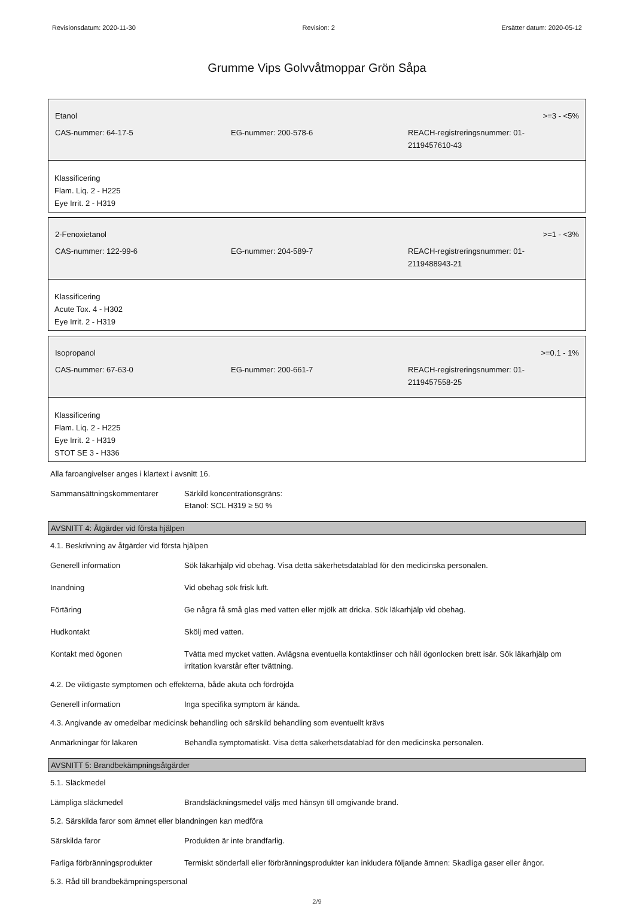Revisionsdatum: 2020-11-30 Revision: 2 Ersätter datum: 2020-05-12
Grumme Vips Golvvåtmoppar Grön Såpa
| Etanol | | >=3 - <5% |
| CAS-nummer: 64-17-5 | EG-nummer: 200-578-6 | REACH-registreringsnummer: 01- 2119457610-43 |
Klassificering
Flam. Liq. 2 - H225
Eye Irrit. 2 - H319
| 2-Fenoxietanol | | >=1 - <3% |
| CAS-nummer: 122-99-6 | EG-nummer: 204-589-7 | REACH-registreringsnummer: 01- 2119488943-21 |
Klassificering
Acute Tox. 4 - H302
Eye Irrit. 2 - H319
| Isopropanol | | >=0.1 - 1% |
| CAS-nummer: 67-63-0 | EG-nummer: 200-661-7 | REACH-registreringsnummer: 01- 2119457558-25 |
Klassificering
Flam. Liq. 2 - H225
Eye Irrit. 2 - H319
STOT SE 3 - H336
Alla faroangivelser anges i klartext i avsnitt 16.
Sammansättningskommentarer Särkild koncentrationsgräns:
Etanol: SCL H319 ≥ 50 %
AVSNITT 4: Åtgärder vid första hjälpen
4.1. Beskrivning av åtgärder vid första hjälpen
Generell information Sök läkarhjälp vid obehag. Visa detta säkerhetsdatablad för den medicinska personalen.
Inandning Vid obehag sök frisk luft.
Förtäring Ge några få små glas med vatten eller mjölk att dricka. Sök läkarhjälp vid obehag.
Hudkontakt Skölj med vatten.
Kontakt med ögonen Tvätta med mycket vatten. Avlägsna eventuella kontaktlinser och håll ögonlocken brett isär. Sök läkarhjälp om irritation kvarstår efter tvättning.
4.2. De viktigaste symptomen och effekterna, både akuta och fördröjda
Generell information Inga specifika symptom är kända.
4.3. Angivande av omedelbar medicinsk behandling och särskild behandling som eventuellt krävs
Anmärkningar för läkaren Behandla symptomatiskt. Visa detta säkerhetsdatablad för den medicinska personalen.
AVSNITT 5: Brandbekämpningsåtgärder
5.1. Släckmedel
Lämpliga släckmedel Brandsläckningsmedel väljs med hänsyn till omgivande brand.
5.2. Särskilda faror som ämnet eller blandningen kan medföra
Särskilda faror Produkten är inte brandfarlig.
Farliga förbränningsprodukter
Termiskt sönderfall eller förbränningsprodukter kan inkludera följande ämnen: Skadliga gaser eller ångor.
5.3. Råd till brandbekämpningspersonal
2/9